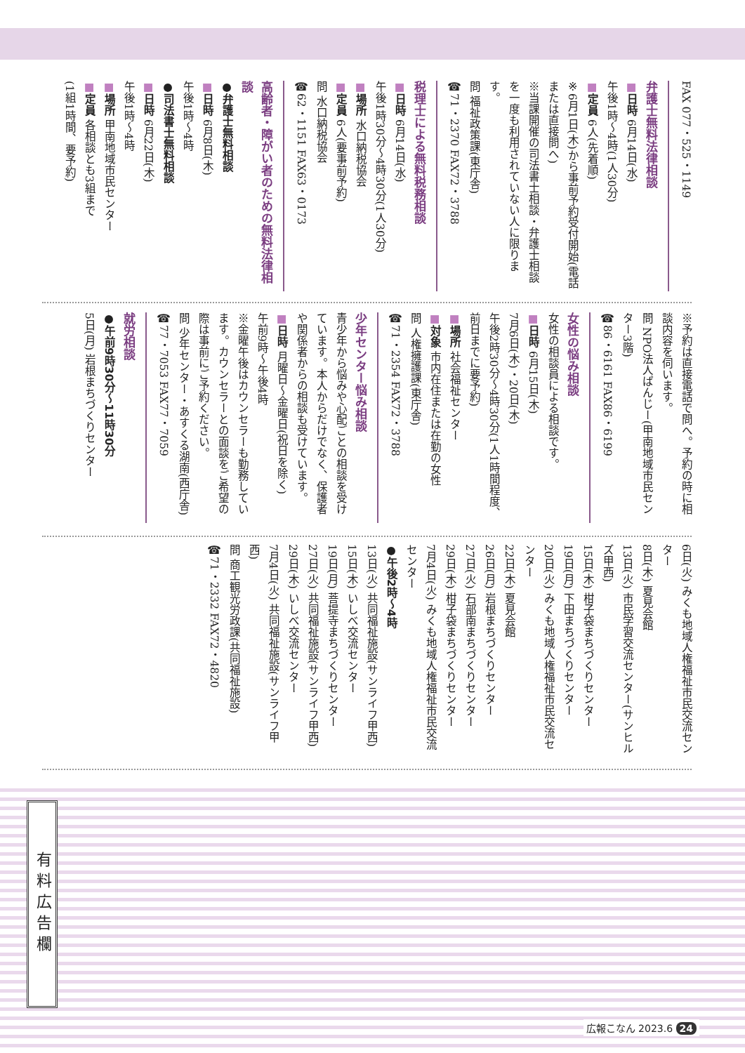FAX 077・525・1149
弁護士無料法律相談
■日時 6月14日(水)
午後1時～4時(1人30分)
■定員 6人(先着順)
※6月1日(木)から事前予約受付開始(電話または直接問へ)
※当課開催の司法書士相談・弁護士相談を一度も利用されていない人に限ります。
問 福祉政策課(東庁舎)
☎71・2370 FAX72・3788
税理士による無料税務相談
■日時 6月14日(水)
午後1時30分～4時30分(1人30分)
■場所 水口納税協会
■定員 6人(要事前予約)
問 水口納税協会
☎62・1151 FAX63・0173
高齢者・障がい者のための無料法律相談
●弁護士無料相談
■日時 6月8日(木)
午後1時～4時
●司法書士無料相談
■日時 6月22日(木)
午後1時～4時
■場所 甲南地域市民センター
■定員 各相談とも3組まで
(1組1時間、要予約)
※予約は直接電話で問へ。予約の時に相談内容を伺います。
問 NPO法人ぱんじー(甲南地域市民センター3階)
☎86・6161 FAX86・6199
女性の悩み相談
女性の相談員による相談です。
■日時 6月15日(木)
7月6日(木)・20日(木)
午後2時30分～4時30分(1人1時間程度、前日までに要予約)
■場所 社会福祉センター
■対象 市内在住または在勤の女性
問 人権擁護課(東庁舎)
☎71・2354 FAX72・3788
少年センター悩み相談
青少年から悩みや心配ごとの相談を受けています。本人からだけでなく、保護者や関係者からの相談も受けています。
■日時 月曜日～金曜日(祝日を除く)
午前9時～午後4時
※金曜午後はカウンセラーも勤務しています。カウンセラーとの面談をご希望の際は事前にご予約ください。
問 少年センター・あすくる湖南(西庁舎)
☎77・7053 FAX77・7059
就労相談
●午前9時30分～11時30分
5日(月) 岩根まちづくりセンター
6日(火) みくも地域人権福祉市民交流センター
8日(木) 夏見会館
13日(火) 市民学習交流センター(サンヒルズ甲西)
15日(木) 柑子袋まちづくりセンター
19日(月) 下田まちづくりセンター
20日(火) みくも地域人権福祉市民交流センター
22日(木) 夏見会館
26日(月) 岩根まちづくりセンター
27日(火) 石部南まちづくりセンター
29日(木) 柑子袋まちづくりセンター
7月4日(火) みくも地域人権福祉市民交流センター
●午後2時～4時
13日(火) 共同福祉施設(サンライフ甲西)
15日(木) いしべ交流センター
19日(月) 菩提寺まちづくりセンター
27日(火) 共同福祉施設(サンライフ甲西)
29日(木) いしべ交流センター
7月4日(火) 共同福祉施設(サンライフ甲西)
問 商工観光労政課(共同福祉施設)
☎71・2332 FAX72・4820
有料広告欄
広報こなん 2023.6 24